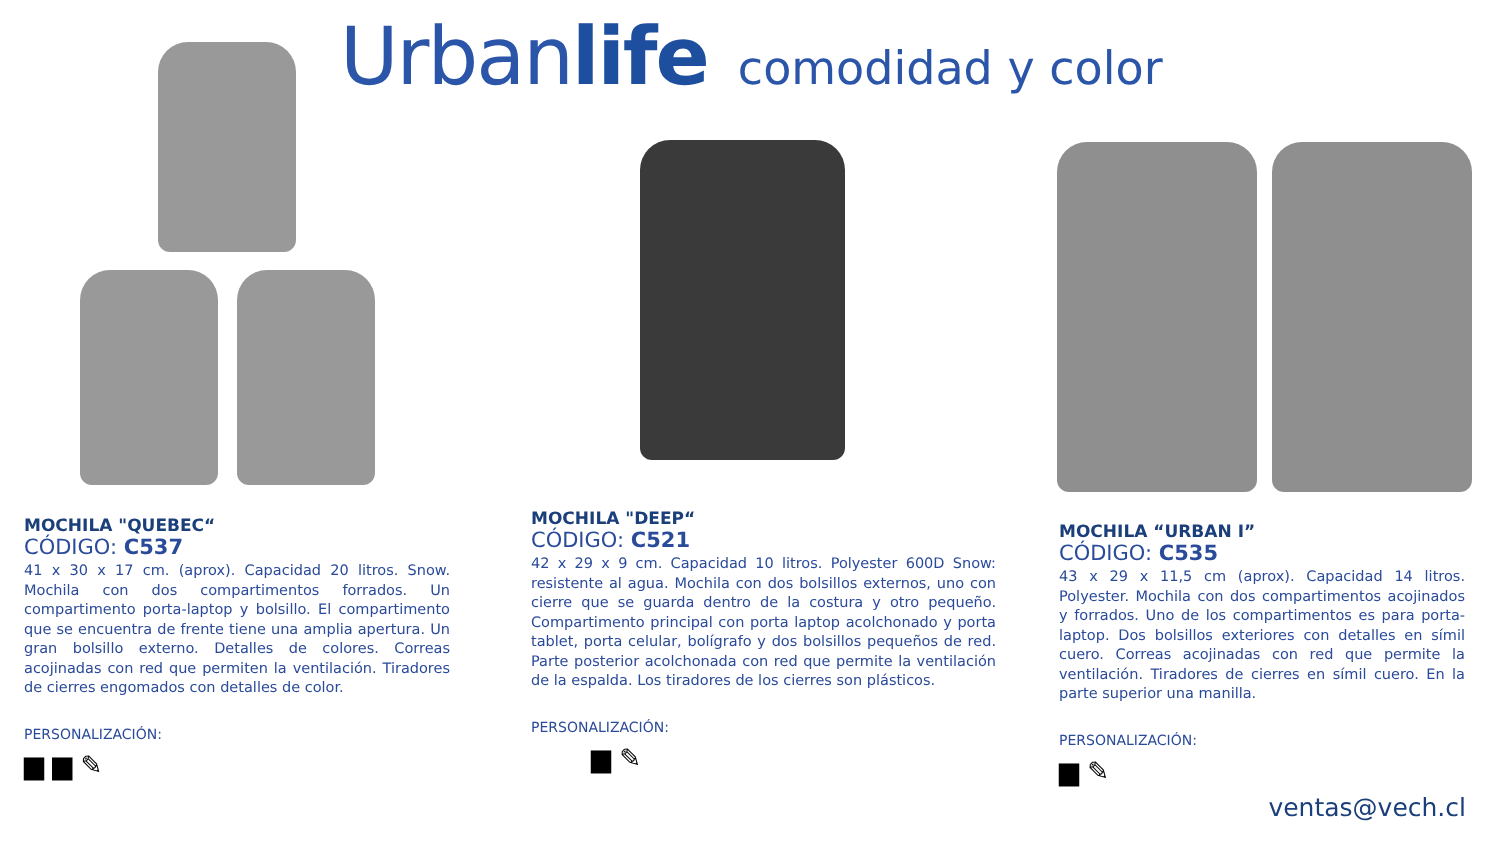Urbanlife comodidad y color
MOCHILA "QUEBEC“
CÓDIGO: C537
41 x 30 x 17 cm. (aprox). Capacidad 20 litros. Snow. Mochila con dos compartimentos forrados. Un compartimento porta-laptop y bolsillo. El compartimento que se encuentra de frente tiene una amplia apertura. Un gran bolsillo externo. Detalles de colores. Correas acojinadas con red que permiten la ventilación. Tiradores de cierres engomados con detalles de color.
PERSONALIZACIÓN:
▆ ▆ ✎
MOCHILA "DEEP“
CÓDIGO: C521
42 x 29 x 9 cm. Capacidad 10 litros. Polyester 600D Snow: resistente al agua. Mochila con dos bolsillos externos, uno con cierre que se guarda dentro de la costura y otro pequeño. Compartimento principal con porta laptop acolchonado y porta tablet, porta celular, bolígrafo y dos bolsillos pequeños de red. Parte posterior acolchonada con red que permite la ventilación de la espalda. Los tiradores de los cierres son plásticos.
PERSONALIZACIÓN:
▆ ✎
MOCHILA “URBAN I”
CÓDIGO: C535
43 x 29 x 11,5 cm (aprox). Capacidad 14 litros. Polyester. Mochila con dos compartimentos acojinados y forrados. Uno de los compartimentos es para porta-laptop. Dos bolsillos exteriores con detalles en símil cuero. Correas acojinadas con red que permite la ventilación. Tiradores de cierres en símil cuero. En la parte superior una manilla.
PERSONALIZACIÓN:
▆ ✎
ventas@vech.cl